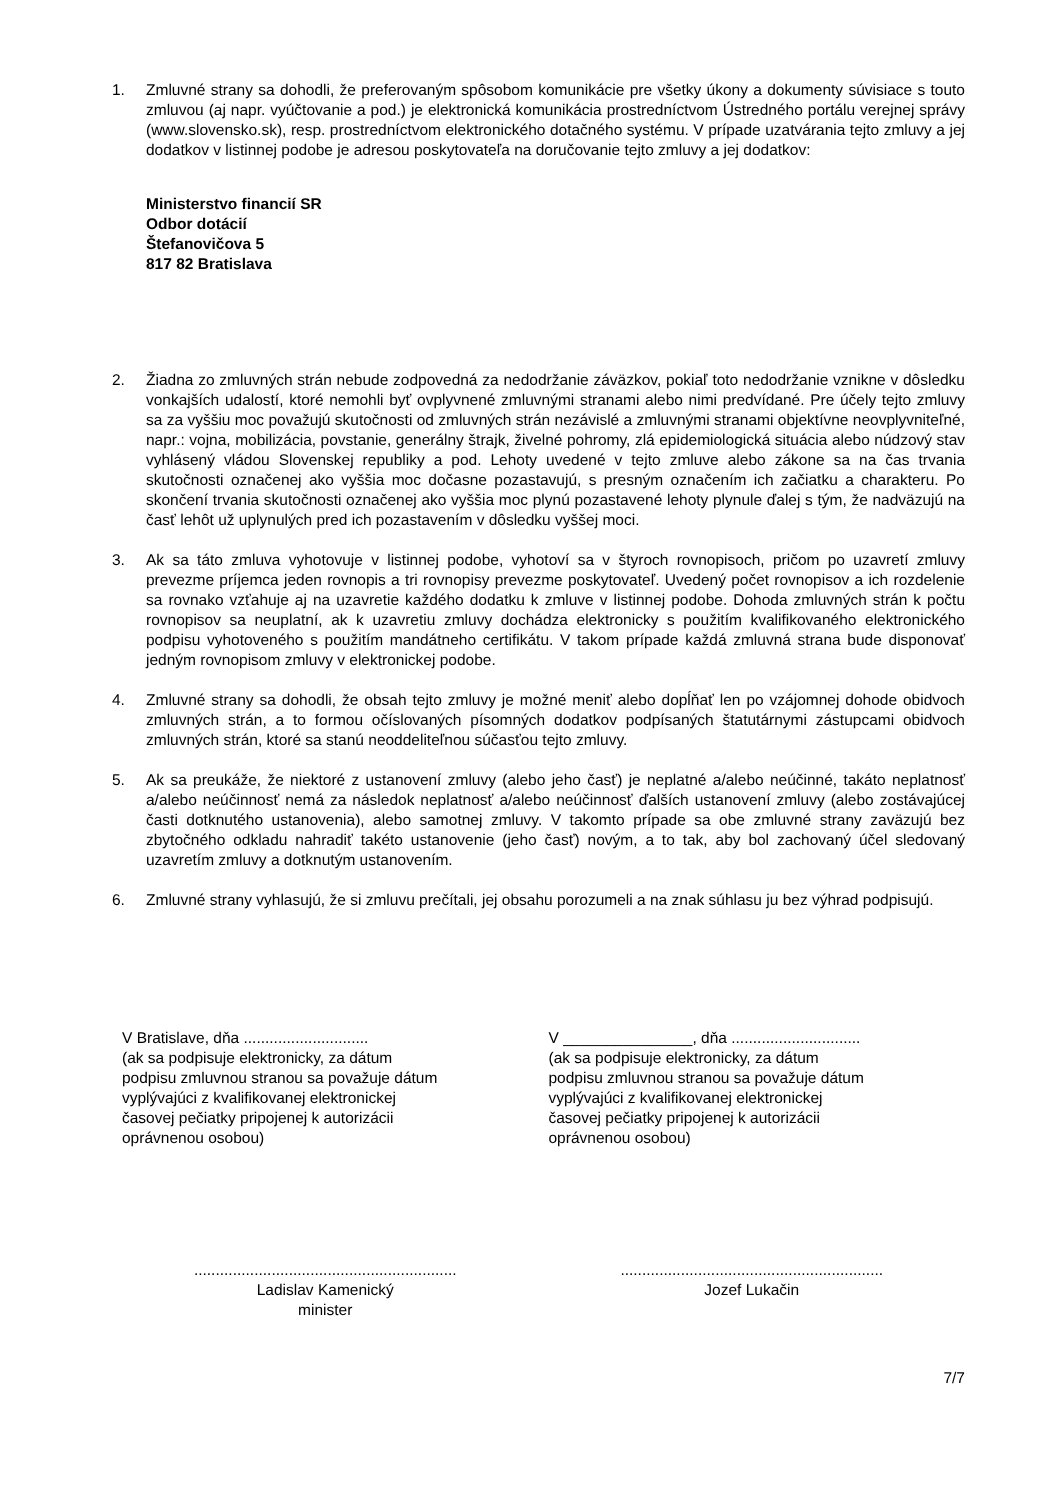1. Zmluvné strany sa dohodli, že preferovaným spôsobom komunikácie pre všetky úkony a dokumenty súvisiace s touto zmluvou (aj napr. vyúčtovanie a pod.) je elektronická komunikácia prostredníctvom Ústredného portálu verejnej správy (www.slovensko.sk), resp. prostredníctvom elektronického dotačného systému. V prípade uzatvárania tejto zmluvy a jej dodatkov v listinnej podobe je adresou poskytovateľa na doručovanie tejto zmluvy a jej dodatkov:
Ministerstvo financií SR
Odbor dotácií
Štefanovičova 5
817 82 Bratislava
2. Žiadna zo zmluvných strán nebude zodpovedná za nedodržanie záväzkov, pokiaľ toto nedodržanie vznikne v dôsledku vonkajších udalostí, ktoré nemohli byť ovplyvnené zmluvnými stranami alebo nimi predvídané. Pre účely tejto zmluvy sa za vyššiu moc považujú skutočnosti od zmluvných strán nezávislé a zmluvnými stranami objektívne neovplyvniteľné, napr.: vojna, mobilizácia, povstanie, generálny štrajk, živelné pohromy, zlá epidemiologická situácia alebo núdzový stav vyhlásený vládou Slovenskej republiky a pod. Lehoty uvedené v tejto zmluve alebo zákone sa na čas trvania skutočnosti označenej ako vyššia moc dočasne pozastavujú, s presným označením ich začiatku a charakteru. Po skončení trvania skutočnosti označenej ako vyššia moc plynú pozastavené lehoty plynule ďalej s tým, že nadväzujú na časť lehôt už uplynulých pred ich pozastavením v dôsledku vyššej moci.
3. Ak sa táto zmluva vyhotovuje v listinnej podobe, vyhotoví sa v štyroch rovnopisoch, pričom po uzavretí zmluvy prevezme príjemca jeden rovnopis a tri rovnopisy prevezme poskytovateľ. Uvedený počet rovnopisov a ich rozdelenie sa rovnako vzťahuje aj na uzavretie každého dodatku k zmluve v listinnej podobe. Dohoda zmluvných strán k počtu rovnopisov sa neuplatní, ak k uzavretiu zmluvy dochádza elektronicky s použitím kvalifikovaného elektronického podpisu vyhotoveného s použitím mandátneho certifikátu. V takom prípade každá zmluvná strana bude disponovať jedným rovnopisom zmluvy v elektronickej podobe.
4. Zmluvné strany sa dohodli, že obsah tejto zmluvy je možné meniť alebo dopĺňať len po vzájomnej dohode obidvoch zmluvných strán, a to formou očíslovaných písomných dodatkov podpísaných štatutárnymi zástupcami obidvoch zmluvných strán, ktoré sa stanú neoddeliteľnou súčasťou tejto zmluvy.
5. Ak sa preukáže, že niektoré z ustanovení zmluvy (alebo jeho časť) je neplatné a/alebo neúčinné, takáto neplatnosť a/alebo neúčinnosť nemá za následok neplatnosť a/alebo neúčinnosť ďalších ustanovení zmluvy (alebo zostávajúcej časti dotknutého ustanovenia), alebo samotnej zmluvy. V takomto prípade sa obe zmluvné strany zaväzujú bez zbytočného odkladu nahradiť takéto ustanovenie (jeho časť) novým, a to tak, aby bol zachovaný účel sledovaný uzavretím zmluvy a dotknutým ustanovením.
6. Zmluvné strany vyhlasujú, že si zmluvu prečítali, jej obsahu porozumeli a na znak súhlasu ju bez výhrad podpisujú.
V Bratislave, dňa .............................
(ak sa podpisuje elektronicky, za dátum
podpisu zmluvnou stranou sa považuje dátum
vyplývajúci z kvalifikovanej elektronickej
časovej pečiatky pripojenej k autorizácii
oprávnenou osobou)
V _______________, dňa ..............................
(ak sa podpisuje elektronicky, za dátum
podpisu zmluvnou stranou sa považuje dátum
vyplývajúci z kvalifikovanej elektronickej
časovej pečiatky pripojenej k autorizácii
oprávnenou osobou)
.............................................................
Ladislav Kamenický
minister
.............................................................
Jozef Lukačin
7/7